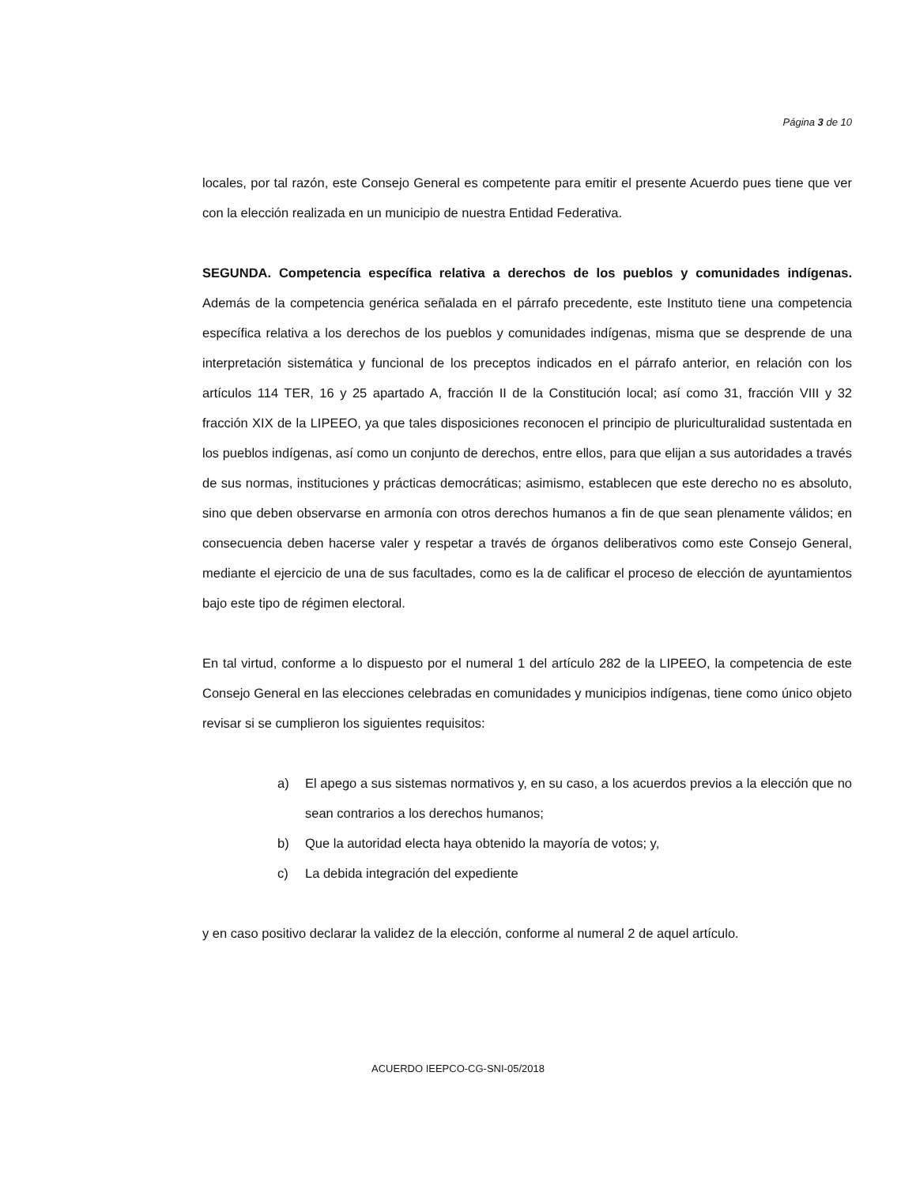Página 3 de 10
locales, por tal razón, este Consejo General es competente para emitir el presente Acuerdo pues tiene que ver con la elección realizada en un municipio de nuestra Entidad Federativa.
SEGUNDA. Competencia específica relativa a derechos de los pueblos y comunidades indígenas. Además de la competencia genérica señalada en el párrafo precedente, este Instituto tiene una competencia específica relativa a los derechos de los pueblos y comunidades indígenas, misma que se desprende de una interpretación sistemática y funcional de los preceptos indicados en el párrafo anterior, en relación con los artículos 114 TER, 16 y 25 apartado A, fracción II de la Constitución local; así como 31, fracción VIII y 32 fracción XIX de la LIPEEO, ya que tales disposiciones reconocen el principio de pluriculturalidad sustentada en los pueblos indígenas, así como un conjunto de derechos, entre ellos, para que elijan a sus autoridades a través de sus normas, instituciones y prácticas democráticas; asimismo, establecen que este derecho no es absoluto, sino que deben observarse en armonía con otros derechos humanos a fin de que sean plenamente válidos; en consecuencia deben hacerse valer y respetar a través de órganos deliberativos como este Consejo General, mediante el ejercicio de una de sus facultades, como es la de calificar el proceso de elección de ayuntamientos bajo este tipo de régimen electoral.
En tal virtud, conforme a lo dispuesto por el numeral 1 del artículo 282 de la LIPEEO, la competencia de este Consejo General en las elecciones celebradas en comunidades y municipios indígenas, tiene como único objeto revisar si se cumplieron los siguientes requisitos:
a) El apego a sus sistemas normativos y, en su caso, a los acuerdos previos a la elección que no sean contrarios a los derechos humanos;
b) Que la autoridad electa haya obtenido la mayoría de votos; y,
c) La debida integración del expediente
y en caso positivo declarar la validez de la elección, conforme al numeral 2 de aquel artículo.
ACUERDO IEEPCO-CG-SNI-05/2018